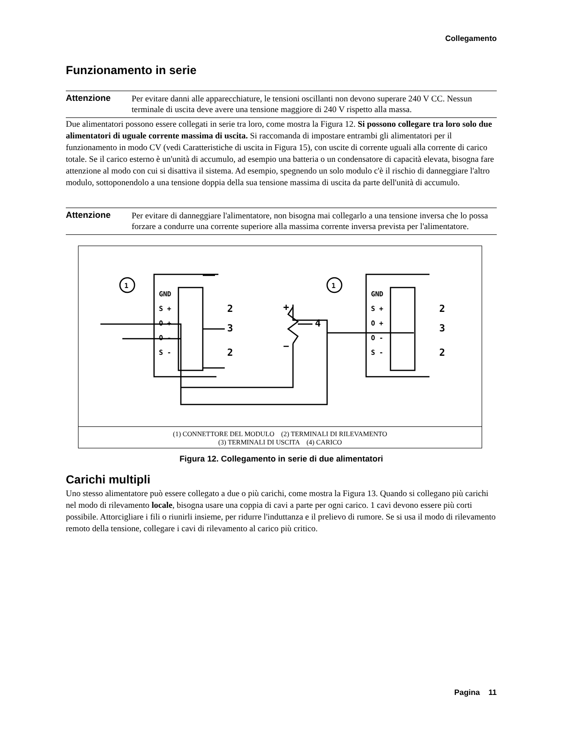Collegamento
Funzionamento in serie
Attenzione Per evitare danni alle apparecchiature, le tensioni oscillanti non devono superare 240 V CC. Nessun terminale di uscita deve avere una tensione maggiore di 240 V rispetto alla massa.
Due alimentatori possono essere collegati in serie tra loro, come mostra la Figura 12. Si possono collegare tra loro solo due alimentatori di uguale corrente massima di uscita. Si raccomanda di impostare entrambi gli alimentatori per il funzionamento in modo CV (vedi Caratteristiche di uscita in Figura 15), con uscite di corrente uguali alla corrente di carico totale. Se il carico esterno è un'unità di accumulo, ad esempio una batteria o un condensatore di capacità elevata, bisogna fare attenzione al modo con cui si disattiva il sistema. Ad esempio, spegnendo un solo modulo c'è il rischio di danneggiare l'altro modulo, sottoponendolo a una tensione doppia della sua tensione massima di uscita da parte dell'unità di accumulo.
Attenzione Per evitare di danneggiare l'alimentatore, non bisogna mai collegarlo a una tensione inversa che lo possa forzare a condurre una corrente superiore alla massima corrente inversa prevista per l'alimentatore.
1
1
GND
S +
O +
O -
S -
GND
S +
O +
O -
S -
2
3
2
4
+
−
2
3
2
(1) CONNETTORE DEL MODULO (2) TERMINALI DI RILEVAMENTO
(3) TERMINALI DI USCITA (4) CARICO
Figura 12. Collegamento in serie di due alimentatori
Carichi multipli
Uno stesso alimentatore può essere collegato a due o più carichi, come mostra la Figura 13. Quando si collegano più carichi nel modo di rilevamento locale, bisogna usare una coppia di cavi a parte per ogni carico. 1 cavi devono essere più corti possibile. Attorcigliare i fili o riunirli insieme, per ridurre l'induttanza e il prelievo di rumore. Se si usa il modo di rilevamento remoto della tensione, collegare i cavi di rilevamento al carico più critico.
Pagina 11